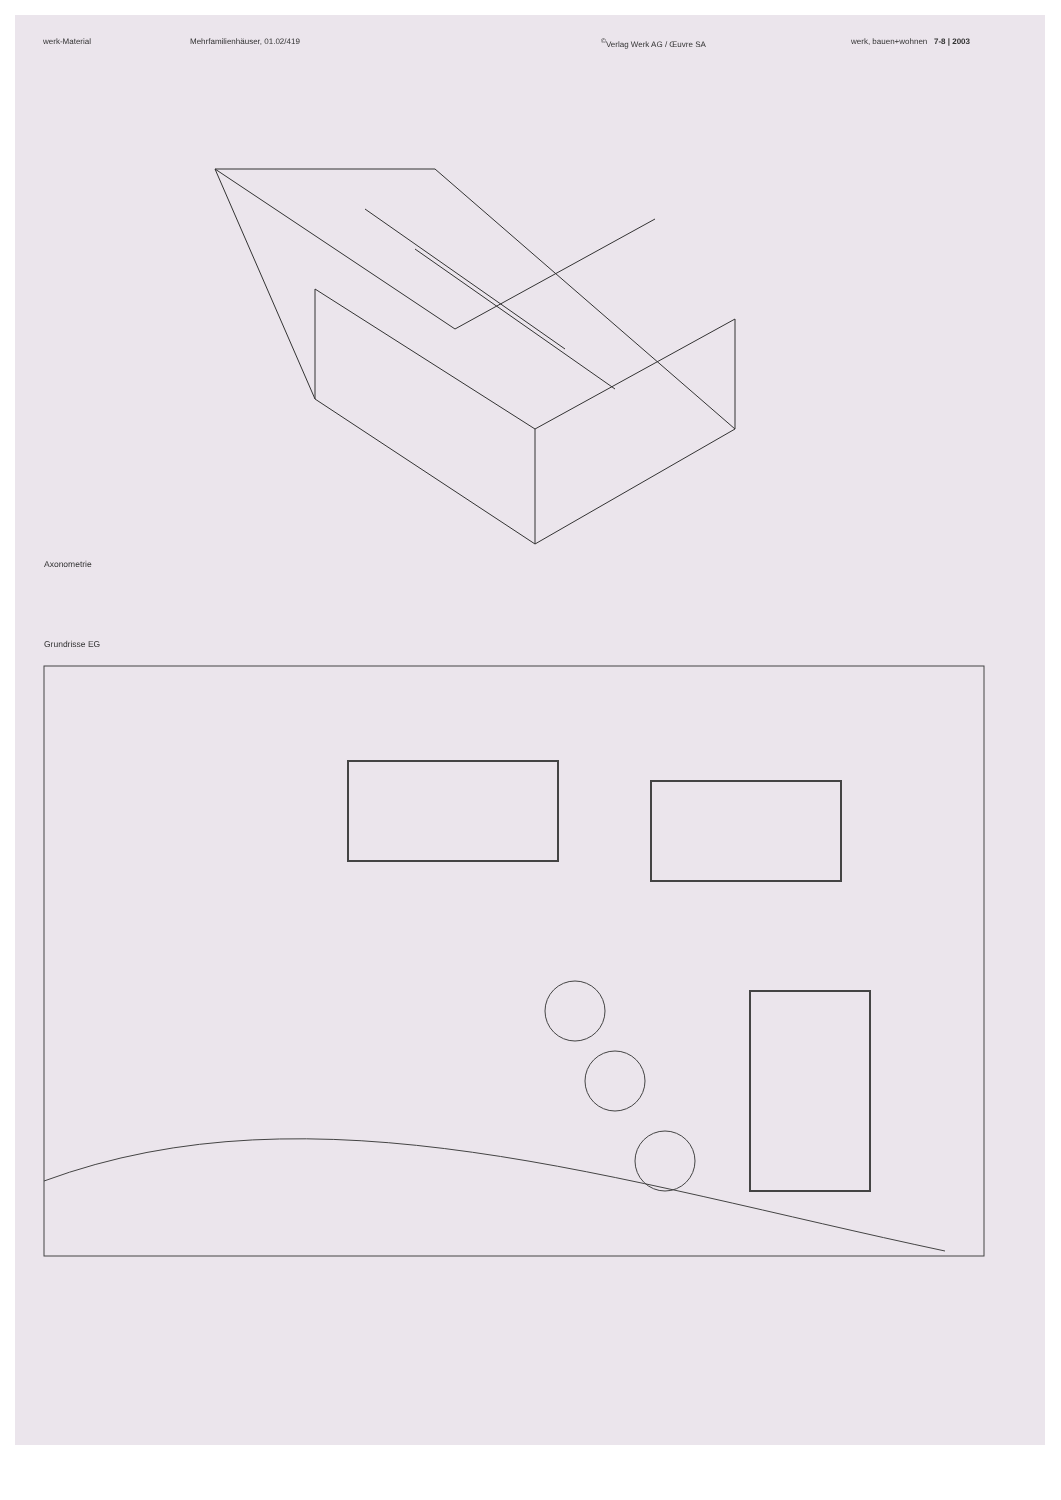werk-Material Mehrfamilienhäuser, 01.02/419 <sup>©</sup>Verlag Werk AG / Œuvre SA werk, bauen+wohnen 7-8 | 2003
Axonometrie
Grundrisse EG